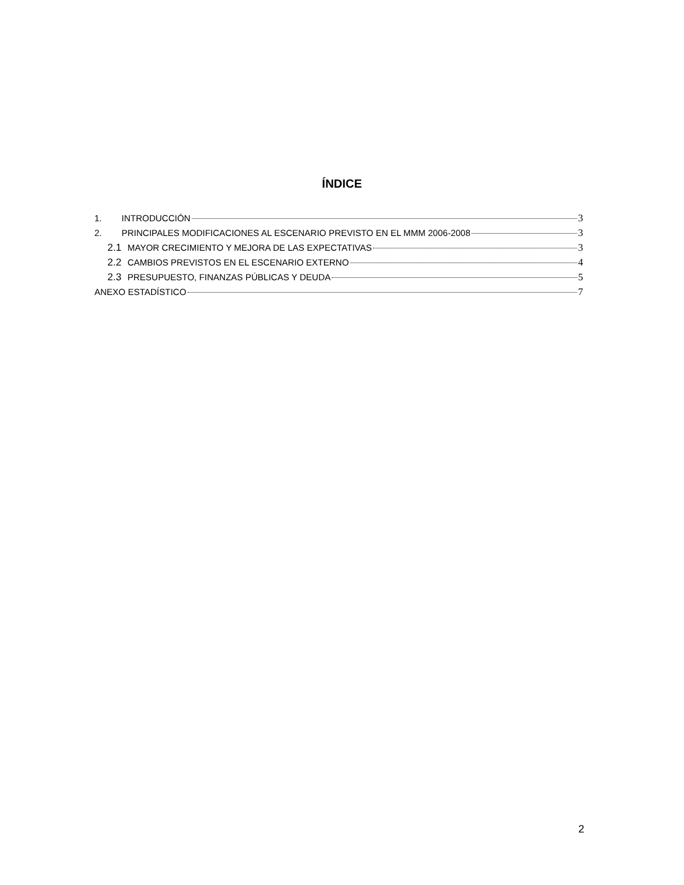ÍNDICE
1. INTRODUCCIÓN 3
2. PRINCIPALES MODIFICACIONES AL ESCENARIO PREVISTO EN EL MMM 2006-2008 3
2.1 MAYOR CRECIMIENTO Y MEJORA DE LAS EXPECTATIVAS 3
2.2 CAMBIOS PREVISTOS EN EL ESCENARIO EXTERNO 4
2.3 PRESUPUESTO, FINANZAS PÚBLICAS Y DEUDA 5
ANEXO ESTADÍSTICO 7
2